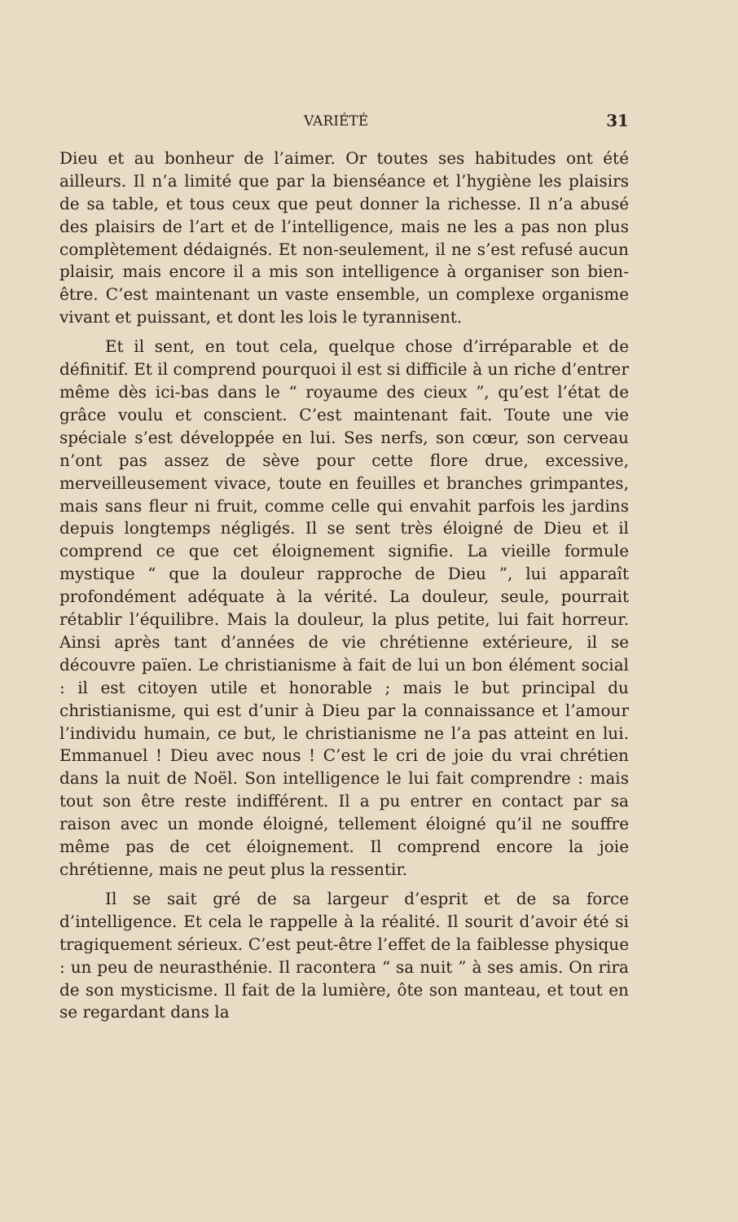VARIÉTÉ 31
Dieu et au bonheur de l’aimer. Or toutes ses habitudes ont été ailleurs. Il n’a limité que par la bienséance et l’hygiène les plaisirs de sa table, et tous ceux que peut donner la richesse. Il n’a abusé des plaisirs de l’art et de l’intelligence, mais ne les a pas non plus complètement dédaignés. Et non-seulement, il ne s’est refusé aucun plaisir, mais encore il a mis son intelligence à organiser son bien-être. C’est maintenant un vaste ensemble, un complexe organisme vivant et puissant, et dont les lois le tyrannisent.
Et il sent, en tout cela, quelque chose d’irréparable et de définitif. Et il comprend pourquoi il est si difficile à un riche d’entrer même dès ici-bas dans le “ royaume des cieux ”, qu’est l’état de grâce voulu et conscient. C’est maintenant fait. Toute une vie spéciale s’est développée en lui. Ses nerfs, son cœur, son cerveau n’ont pas assez de sève pour cette flore drue, excessive, merveilleusement vivace, toute en feuilles et branches grimpantes, mais sans fleur ni fruit, comme celle qui envahit parfois les jardins depuis longtemps négligés. Il se sent très éloigné de Dieu et il comprend ce que cet éloignement signifie. La vieille formule mystique “ que la douleur rapproche de Dieu ”, lui apparaît profondément adéquate à la vérité. La douleur, seule, pourrait rétablir l’équilibre. Mais la douleur, la plus petite, lui fait horreur. Ainsi après tant d’années de vie chrétienne extérieure, il se découvre païen. Le christianisme à fait de lui un bon élément social : il est citoyen utile et honorable ; mais le but principal du christianisme, qui est d’unir à Dieu par la connaissance et l’amour l’individu humain, ce but, le christianisme ne l’a pas atteint en lui. Emmanuel ! Dieu avec nous ! C’est le cri de joie du vrai chrétien dans la nuit de Noël. Son intelligence le lui fait comprendre : mais tout son être reste indifférent. Il a pu entrer en contact par sa raison avec un monde éloigné, tellement éloigné qu’il ne souffre même pas de cet éloignement. Il comprend encore la joie chrétienne, mais ne peut plus la ressentir.
Il se sait gré de sa largeur d’esprit et de sa force d’intelligence. Et cela le rappelle à la réalité. Il sourit d’avoir été si tragiquement sérieux. C’est peut-être l’effet de la faiblesse physique : un peu de neurasthénie. Il racontera “ sa nuit ” à ses amis. On rira de son mysticisme. Il fait de la lumière, ôte son manteau, et tout en se regardant dans la